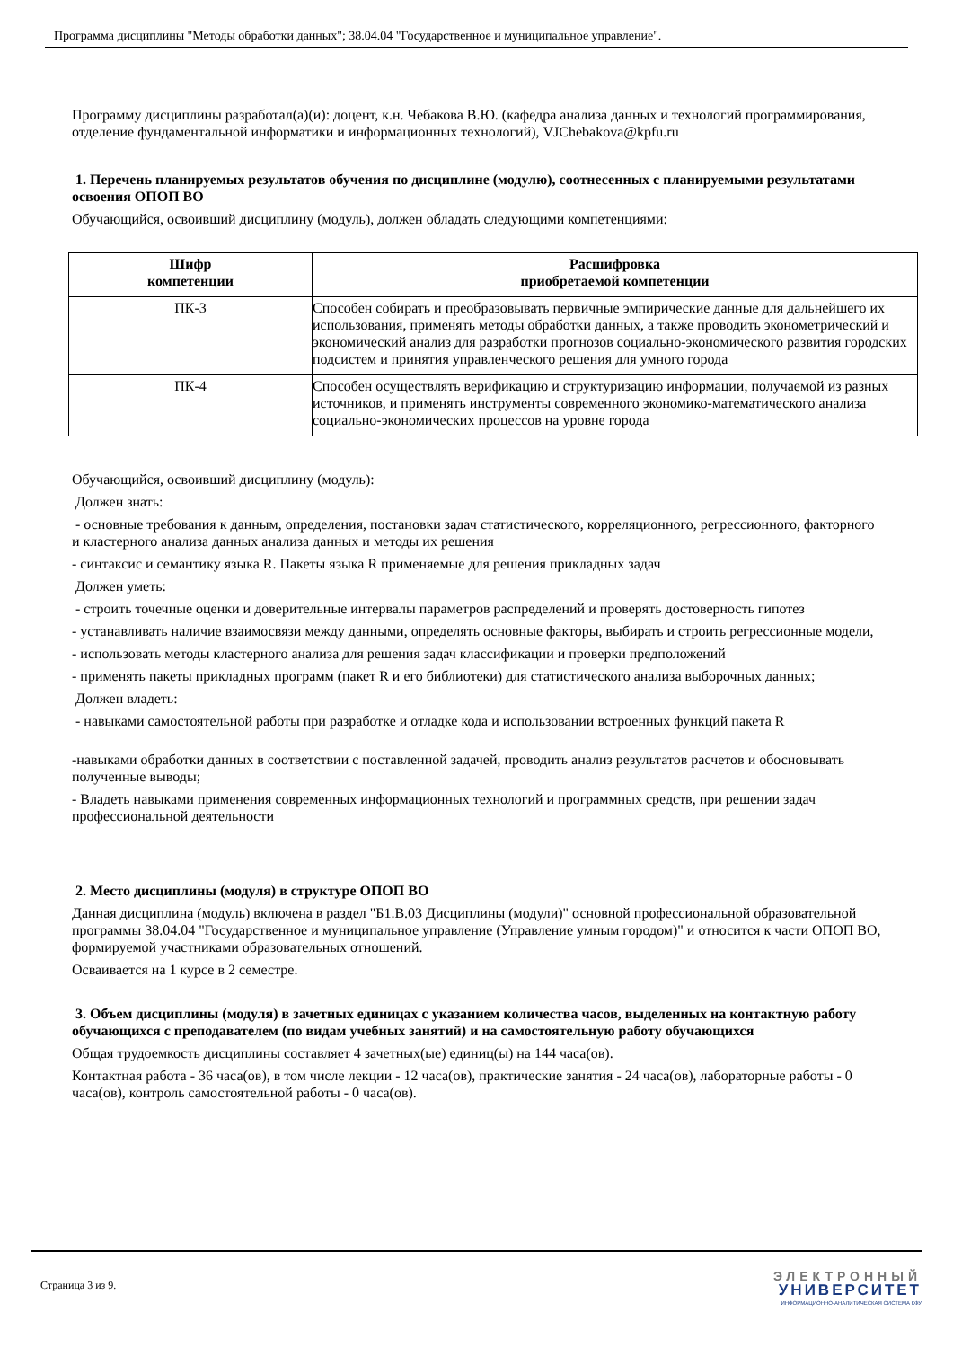Программа дисциплины "Методы обработки данных"; 38.04.04 "Государственное и муниципальное управление".
Программу дисциплины разработал(а)(и): доцент, к.н. Чебакова В.Ю. (кафедра анализа данных и технологий программирования, отделение фундаментальной информатики и информационных технологий), VJChebakova@kpfu.ru
1. Перечень планируемых результатов обучения по дисциплине (модулю), соотнесенных с планируемыми результатами освоения ОПОП ВО
Обучающийся, освоивший дисциплину (модуль), должен обладать следующими компетенциями:
| Шифр компетенции | Расшифровка приобретаемой компетенции |
| --- | --- |
| ПК-3 | Способен собирать и преобразовывать первичные эмпирические данные для дальнейшего их использования, применять методы обработки данных, а также проводить эконометрический и экономический анализ для разработки прогнозов социально-экономического развития городских подсистем и принятия управленческого решения для умного города |
| ПК-4 | Способен осуществлять верификацию и структуризацию информации, получаемой из разных источников, и применять инструменты современного экономико-математического анализа социально-экономических процессов на уровне города |
Обучающийся, освоивший дисциплину (модуль):
Должен знать:
- основные требования к данным, определения, постановки задач статистического, корреляционного, регрессионного, факторного и кластерного анализа данных анализа данных и методы их решения
- синтаксис и семантику языка R. Пакеты языка R применяемые для решения прикладных задач
Должен уметь:
- строить точечные оценки и доверительные интервалы параметров распределений и проверять достоверность гипотез
- устанавливать наличие взаимосвязи между данными, определять основные факторы, выбирать и строить регрессионные модели,
- использовать методы кластерного анализа для решения задач классификации и проверки предположений
- применять пакеты прикладных программ (пакет R и его библиотеки) для статистического анализа выборочных данных;
Должен владеть:
- навыками самостоятельной работы при разработке и отладке кода и использовании встроенных функций пакета R
-навыками обработки данных в соответствии с поставленной задачей, проводить анализ результатов расчетов и обосновывать полученные выводы;
- Владеть навыками применения современных информационных технологий и программных средств, при решении задач профессиональной деятельности
2. Место дисциплины (модуля) в структуре ОПОП ВО
Данная дисциплина (модуль) включена в раздел "Б1.В.03 Дисциплины (модули)" основной профессиональной образовательной программы 38.04.04 "Государственное и муниципальное управление (Управление умным городом)" и относится к части ОПОП ВО, формируемой участниками образовательных отношений.
Осваивается на 1 курсе в 2 семестре.
3. Объем дисциплины (модуля) в зачетных единицах с указанием количества часов, выделенных на контактную работу обучающихся с преподавателем (по видам учебных занятий) и на самостоятельную работу обучающихся
Общая трудоемкость дисциплины составляет 4 зачетных(ые) единиц(ы) на 144 часа(ов).
Контактная работа - 36 часа(ов), в том числе лекции - 12 часа(ов), практические занятия - 24 часа(ов), лабораторные работы - 0 часа(ов), контроль самостоятельной работы - 0 часа(ов).
Страница 3 из 9.
ЭЛЕКТРОННЫЙ
УНИВЕРСИТЕТ
ИНФОРМАЦИОННО-АНАЛИТИЧЕСКАЯ СИСТЕМА КФУ